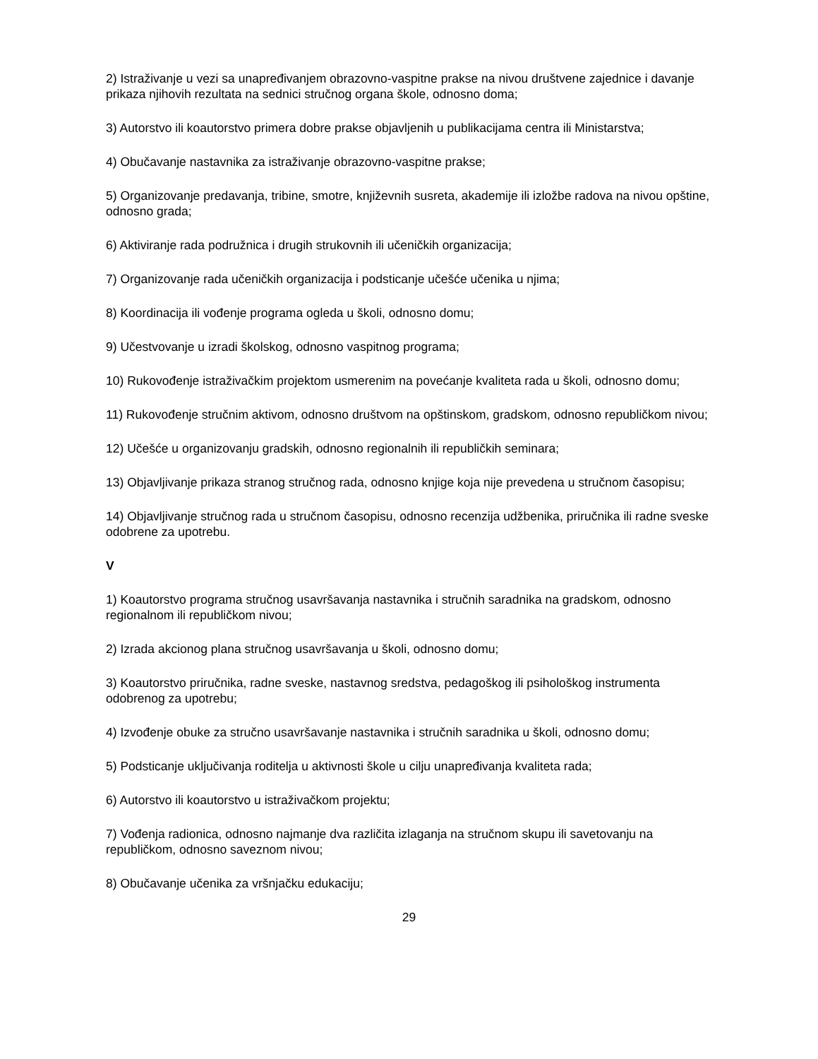2) Istraživanje u vezi sa unapređivanjem obrazovno-vaspitne prakse na nivou društvene zajednice i davanje prikaza njihovih rezultata na sednici stručnog organa škole, odnosno doma;
3) Autorstvo ili koautorstvo primera dobre prakse objavljenih u publikacijama centra ili Ministarstva;
4) Obučavanje nastavnika za istraživanje obrazovno-vaspitne prakse;
5) Organizovanje predavanja, tribine, smotre, književnih susreta, akademije ili izložbe radova na nivou opštine, odnosno grada;
6) Aktiviranje rada podružnica i drugih strukovnih ili učeničkih organizacija;
7) Organizovanje rada učeničkih organizacija i podsticanje učešće učenika u njima;
8) Koordinacija ili vođenje programa ogleda u školi, odnosno domu;
9) Učestvovanje u izradi školskog, odnosno vaspitnog programa;
10) Rukovođenje istraživačkim projektom usmerenim na povećanje kvaliteta rada u školi, odnosno domu;
11) Rukovođenje stručnim aktivom, odnosno društvom na opštinskom, gradskom, odnosno republičkom nivou;
12) Učešće u organizovanju gradskih, odnosno regionalnih ili republičkih seminara;
13) Objavljivanje prikaza stranog stručnog rada, odnosno knjige koja nije prevedena u stručnom časopisu;
14) Objavljivanje stručnog rada u stručnom časopisu, odnosno recenzija udžbenika, priručnika ili radne sveske odobrene za upotrebu.
V
1) Koautorstvo programa stručnog usavršavanja nastavnika i stručnih saradnika na gradskom, odnosno regionalnom ili republičkom nivou;
2) Izrada akcionog plana stručnog usavršavanja u školi, odnosno domu;
3) Koautorstvo priručnika, radne sveske, nastavnog sredstva, pedagoškog ili psihološkog instrumenta odobrenog za upotrebu;
4) Izvođenje obuke za stručno usavršavanje nastavnika i stručnih saradnika u školi, odnosno domu;
5) Podsticanje uključivanja roditelja u aktivnosti škole u cilju unapređivanja kvaliteta rada;
6) Autorstvo ili koautorstvo u istraživačkom projektu;
7) Vođenja radionica, odnosno najmanje dva različita izlaganja na stručnom skupu ili savetovanju na republičkom, odnosno saveznom nivou;
8) Obučavanje učenika za vršnjačku edukaciju;
29